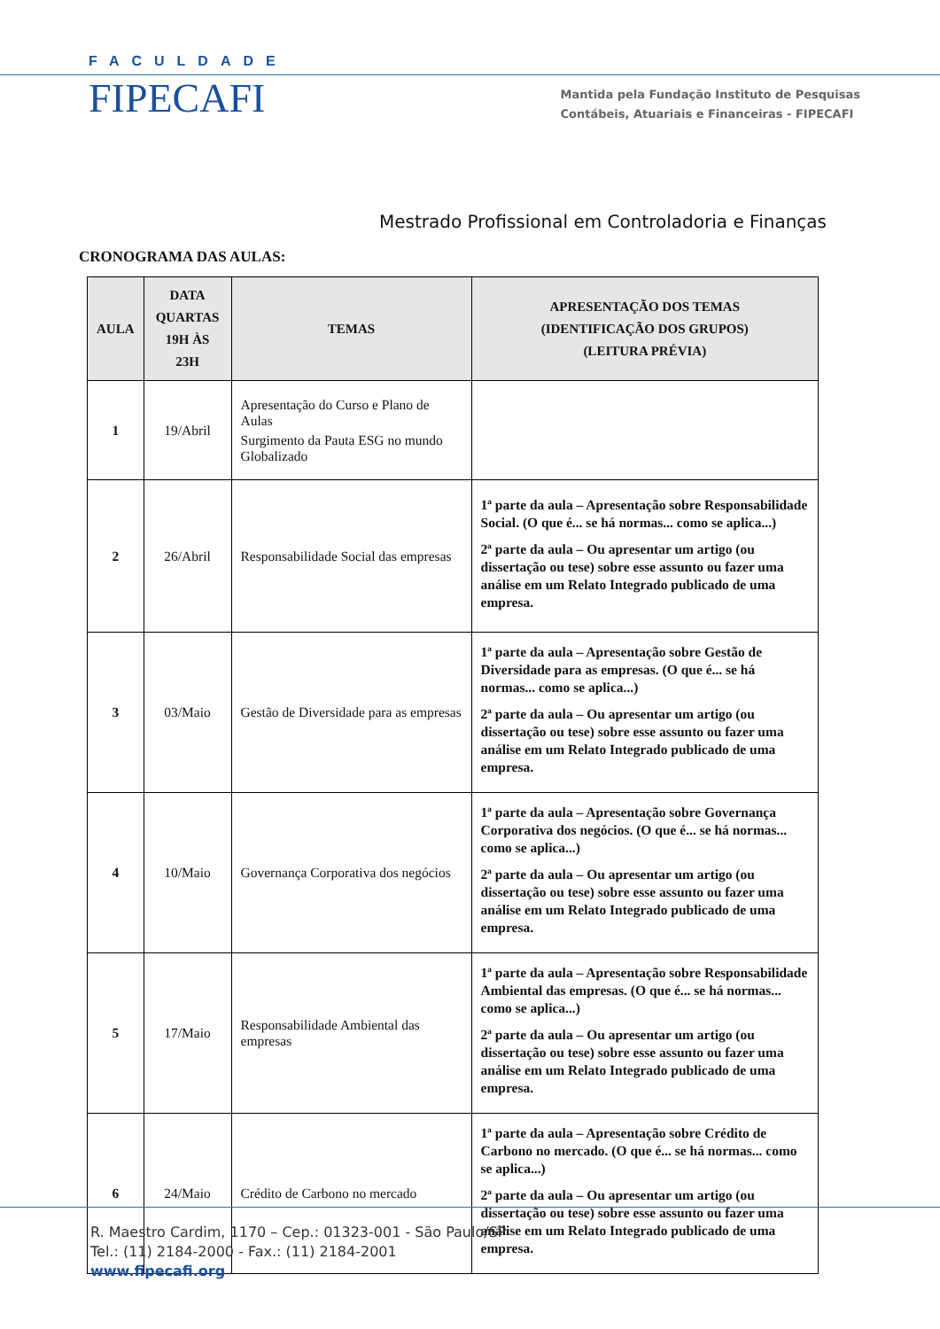FACULDADE
FIPECAFI
Mantida pela Fundação Instituto de Pesquisas
Contábeis, Atuariais e Financeiras - FIPECAFI
Mestrado Profissional em Controladoria e Finanças
CRONOGRAMA DAS AULAS:
| AULA | DATA QUARTAS 19H ÀS 23H | TEMAS | APRESENTAÇÃO DOS TEMAS (IDENTIFICAÇÃO DOS GRUPOS) (LEITURA PRÉVIA) |
| --- | --- | --- | --- |
| 1 | 19/Abril | Apresentação do Curso e Plano de Aulas Surgimento da Pauta ESG no mundo Globalizado | |
| 2 | 26/Abril | Responsabilidade Social das empresas | 1ª parte da aula – Apresentação sobre Responsabilidade Social. (O que é... se há normas... como se aplica...) 2ª parte da aula – Ou apresentar um artigo (ou dissertação ou tese) sobre esse assunto ou fazer uma análise em um Relato Integrado publicado de uma empresa. |
| 3 | 03/Maio | Gestão de Diversidade para as empresas | 1ª parte da aula – Apresentação sobre Gestão de Diversidade para as empresas. (O que é... se há normas... como se aplica...) 2ª parte da aula – Ou apresentar um artigo (ou dissertação ou tese) sobre esse assunto ou fazer uma análise em um Relato Integrado publicado de uma empresa. |
| 4 | 10/Maio | Governança Corporativa dos negócios | 1ª parte da aula – Apresentação sobre Governança Corporativa dos negócios. (O que é... se há normas... como se aplica...) 2ª parte da aula – Ou apresentar um artigo (ou dissertação ou tese) sobre esse assunto ou fazer uma análise em um Relato Integrado publicado de uma empresa. |
| 5 | 17/Maio | Responsabilidade Ambiental das empresas | 1ª parte da aula – Apresentação sobre Responsabilidade Ambiental das empresas. (O que é... se há normas... como se aplica...) 2ª parte da aula – Ou apresentar um artigo (ou dissertação ou tese) sobre esse assunto ou fazer uma análise em um Relato Integrado publicado de uma empresa. |
| 6 | 24/Maio | Crédito de Carbono no mercado | 1ª parte da aula – Apresentação sobre Crédito de Carbono no mercado. (O que é... se há normas... como se aplica...) 2ª parte da aula – Ou apresentar um artigo (ou dissertação ou tese) sobre esse assunto ou fazer uma análise em um Relato Integrado publicado de uma empresa. |
R. Maestro Cardim, 1170 – Cep.: 01323-001 - São Paulo/SP
Tel.: (11) 2184-2000 - Fax.: (11) 2184-2001
www.fipecafi.org